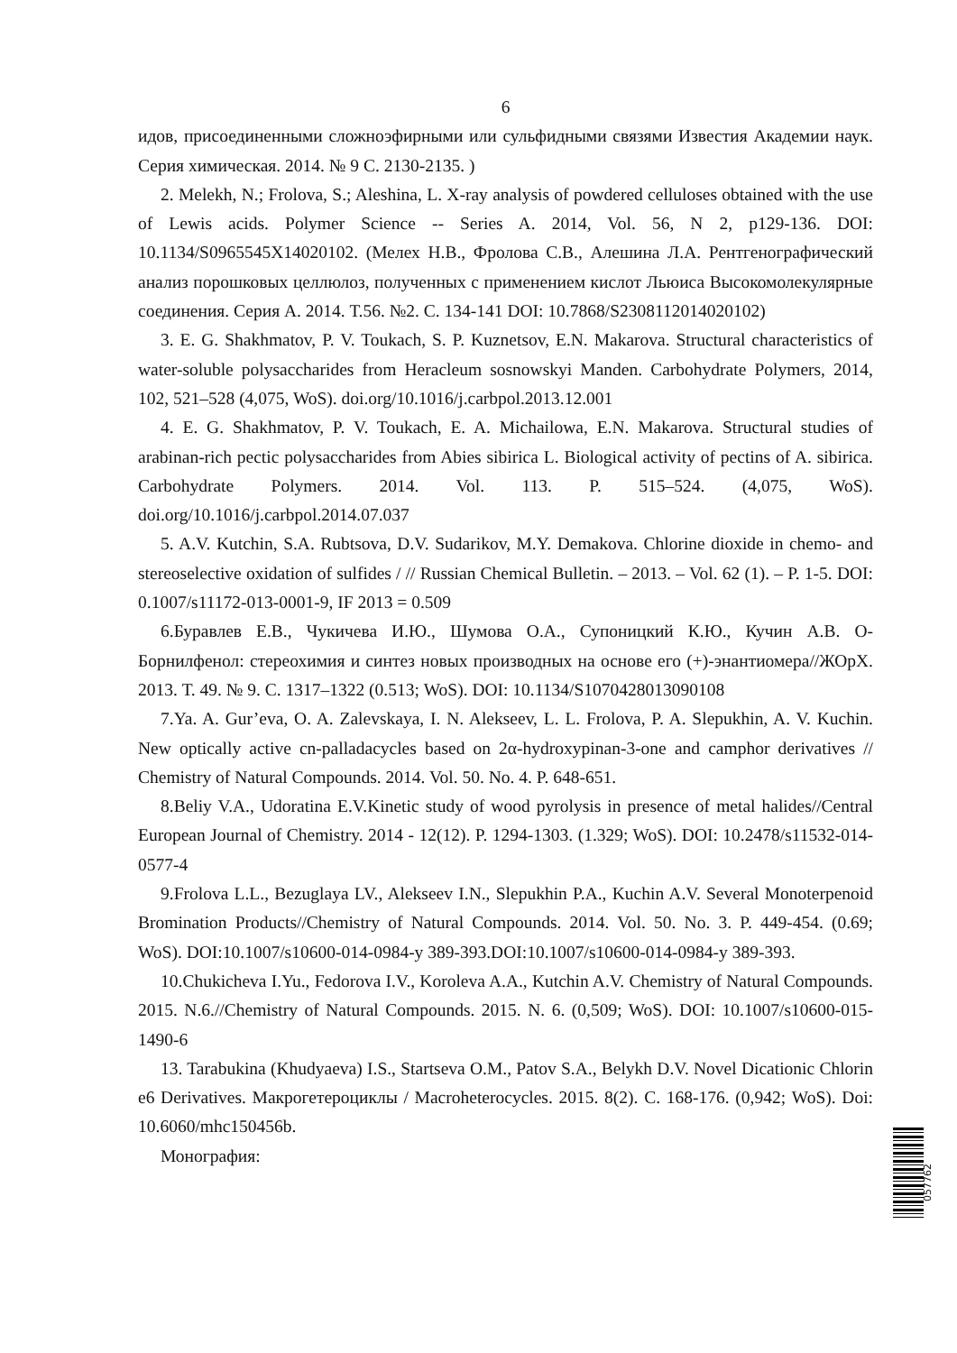6
идов, присоединенными сложноэфирными или сульфидными связями Известия Академии наук. Серия химическая. 2014. № 9 С. 2130-2135. )
2. Melekh, N.; Frolova, S.; Aleshina, L. X-ray analysis of powdered celluloses obtained with the use of Lewis acids. Polymer Science -- Series A. 2014, Vol. 56, N 2, p129-136. DOI: 10.1134/S0965545X14020102. (Мелех Н.В., Фролова С.В., Алешина Л.А. Рентгенографический анализ порошковых целлюлоз, полученных с применением кислот Льюиса Высокомолекулярные соединения. Серия А. 2014. Т.56. №2. С. 134-141 DOI: 10.7868/S2308112014020102)
3. E. G. Shakhmatov, P. V. Toukach, S. P. Kuznetsov, E.N. Makarova. Structural characteristics of water-soluble polysaccharides from Heracleum sosnowskyi Manden. Carbohydrate Polymers, 2014, 102, 521–528 (4,075, WoS). doi.org/10.1016/j.carbpol.2013.12.001
4. E. G. Shakhmatov, P. V. Toukach, E. A. Michailowa, E.N. Makarova. Structural studies of arabinan-rich pectic polysaccharides from Abies sibirica L. Biological activity of pectins of A. sibirica. Carbohydrate Polymers. 2014. Vol. 113. P. 515–524. (4,075, WoS). doi.org/10.1016/j.carbpol.2014.07.037
5. A.V. Kutchin, S.A. Rubtsova, D.V. Sudarikov, M.Y. Demakova. Chlorine dioxide in chemo- and stereoselective oxidation of sulfides / // Russian Chemical Bulletin. – 2013. – Vol. 62 (1). – P. 1-5. DOI: 0.1007/s11172-013-0001-9, IF 2013 = 0.509
6.Буравлев Е.В., Чукичева И.Ю., Шумова О.А., Супоницкий К.Ю., Кучин А.В. О-Борнилфенол: стереохимия и синтез новых производных на основе его (+)-энантиомера//ЖОрХ. 2013. Т. 49. № 9. С. 1317–1322 (0.513; WoS). DOI: 10.1134/S1070428013090108
7.Ya. A. Gur’eva, O. A. Zalevskaya, I. N. Alekseev, L. L. Frolova, P. A. Slepukhin, A. V. Kuchin. New optically active cn-palladacycles based on 2α-hydroxypinan-3-one and camphor derivatives // Chemistry of Natural Compounds. 2014. Vol. 50. No. 4. P. 648-651.
8.Beliy V.A., Udoratina E.V.Kinetic study of wood pyrolysis in presence of metal halides//Central European Journal of Chemistry. 2014 - 12(12). P. 1294-1303. (1.329; WoS). DOI: 10.2478/s11532-014-0577-4
9.Frolova L.L., Bezuglaya LV., Alekseev I.N., Slepukhin P.A., Kuchin A.V. Several Monoterpenoid Bromination Products//Chemistry of Natural Compounds. 2014. Vol. 50. No. 3. P. 449-454. (0.69; WoS). DOI:10.1007/s10600-014-0984-y 389-393.DOI:10.1007/s10600-014-0984-y 389-393.
10.Chukicheva I.Yu., Fedorova I.V., Koroleva A.A., Kutchin A.V. Chemistry of Natural Compounds. 2015. N.6.//Chemistry of Natural Compounds. 2015. N. 6. (0,509; WoS). DOI: 10.1007/s10600-015-1490-6
13. Tarabukina (Khudyaeva) I.S., Startseva O.M., Patov S.A., Belykh D.V. Novel Dicationic Chlorin e6 Derivatives. Макрогетероциклы / Macroheterocycles. 2015. 8(2). С. 168-176. (0,942; WoS). Doi: 10.6060/mhc150456b.
Монография:
057762